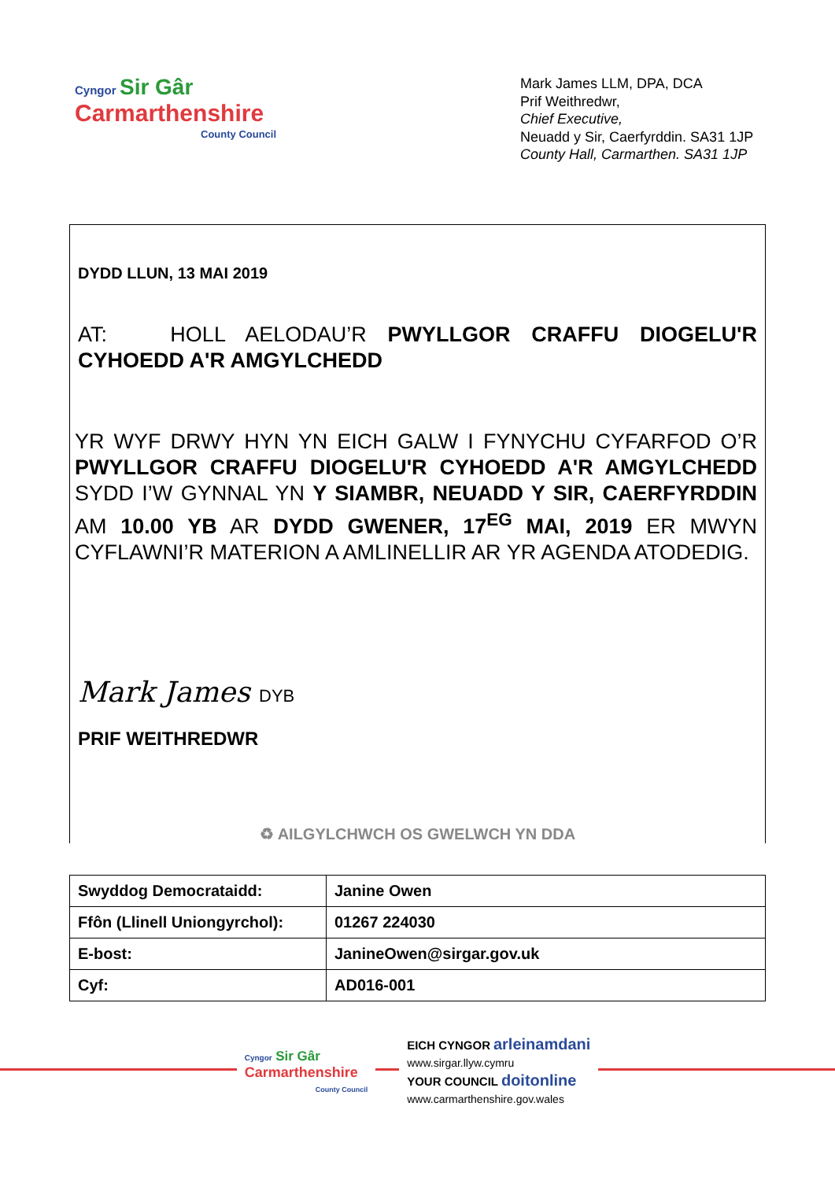Cyngor Sir Gâr
Carmarthenshire
County Council
Mark James LLM, DPA, DCA
Prif Weithredwr,
Chief Executive,
Neuadd y Sir, Caerfyrddin. SA31 1JP
County Hall, Carmarthen. SA31 1JP
DYDD LLUN, 13 MAI 2019
AT: HOLL AELODAU’R PWYLLGOR CRAFFU DIOGELU'R CYHOEDD A'R AMGYLCHEDD
YR WYF DRWY HYN YN EICH GALW I FYNYCHU CYFARFOD O’R PWYLLGOR CRAFFU DIOGELU'R CYHOEDD A'R AMGYLCHEDD SYDD I’W GYNNAL YN Y SIAMBR, NEUADD Y SIR, CAERFYRDDIN AM 10.00 YB AR DYDD GWENER, 17<sup>EG</sup> MAI, 2019 ER MWYN CYFLAWNI’R MATERION A AMLINELLIR AR YR AGENDA ATODEDIG.
Mark James DYB
PRIF WEITHREDWR
♻ AILGYLCHWCH OS GWELWCH YN DDA
| Swyddog Democrataidd: | Janine Owen |
| Ffôn (Llinell Uniongyrchol): | 01267 224030 |
| E-bost: | JanineOwen@sirgar.gov.uk |
| Cyf: | AD016-001 |
Cyngor Sir Gâr
Carmarthenshire
County Council
EICH CYNGOR arleinamdani
www.sirgar.llyw.cymru
YOUR COUNCIL doitonline
www.carmarthenshire.gov.wales